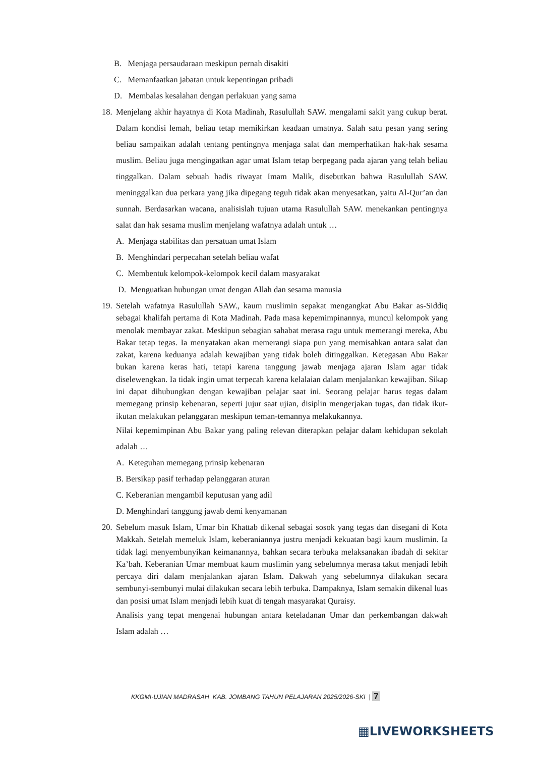B. Menjaga persaudaraan meskipun pernah disakiti
C. Memanfaatkan jabatan untuk kepentingan pribadi
D. Membalas kesalahan dengan perlakuan yang sama
18.
Menjelang akhir hayatnya di Kota Madinah, Rasulullah SAW. mengalami sakit yang cukup berat. Dalam kondisi lemah, beliau tetap memikirkan keadaan umatnya. Salah satu pesan yang sering beliau sampaikan adalah tentang pentingnya menjaga salat dan memperhatikan hak-hak sesama muslim. Beliau juga mengingatkan agar umat Islam tetap berpegang pada ajaran yang telah beliau tinggalkan. Dalam sebuah hadis riwayat Imam Malik, disebutkan bahwa Rasulullah SAW. meninggalkan dua perkara yang jika dipegang teguh tidak akan menyesatkan, yaitu Al-Qur’an dan sunnah. Berdasarkan wacana, analisislah tujuan utama Rasulullah SAW. menekankan pentingnya salat dan hak sesama muslim menjelang wafatnya adalah untuk …
A. Menjaga stabilitas dan persatuan umat Islam
B. Menghindari perpecahan setelah beliau wafat
C. Membentuk kelompok-kelompok kecil dalam masyarakat
D. Menguatkan hubungan umat dengan Allah dan sesama manusia
19.
Setelah wafatnya Rasulullah SAW., kaum muslimin sepakat mengangkat Abu Bakar as-Siddiq sebagai khalifah pertama di Kota Madinah. Pada masa kepemimpinannya, muncul kelompok yang menolak membayar zakat. Meskipun sebagian sahabat merasa ragu untuk memerangi mereka, Abu Bakar tetap tegas. Ia menyatakan akan memerangi siapa pun yang memisahkan antara salat dan zakat, karena keduanya adalah kewajiban yang tidak boleh ditinggalkan. Ketegasan Abu Bakar bukan karena keras hati, tetapi karena tanggung jawab menjaga ajaran Islam agar tidak diselewengkan. Ia tidak ingin umat terpecah karena kelalaian dalam menjalankan kewajiban. Sikap ini dapat dihubungkan dengan kewajiban pelajar saat ini. Seorang pelajar harus tegas dalam memegang prinsip kebenaran, seperti jujur saat ujian, disiplin mengerjakan tugas, dan tidak ikut-ikutan melakukan pelanggaran meskipun teman-temannya melakukannya.
Nilai kepemimpinan Abu Bakar yang paling relevan diterapkan pelajar dalam kehidupan sekolah adalah …
A. Keteguhan memegang prinsip kebenaran
B. Bersikap pasif terhadap pelanggaran aturan
C. Keberanian mengambil keputusan yang adil
D. Menghindari tanggung jawab demi kenyamanan
20.
Sebelum masuk Islam, Umar bin Khattab dikenal sebagai sosok yang tegas dan disegani di Kota Makkah. Setelah memeluk Islam, keberaniannya justru menjadi kekuatan bagi kaum muslimin. Ia tidak lagi menyembunyikan keimanannya, bahkan secara terbuka melaksanakan ibadah di sekitar Ka’bah. Keberanian Umar membuat kaum muslimin yang sebelumnya merasa takut menjadi lebih percaya diri dalam menjalankan ajaran Islam. Dakwah yang sebelumnya dilakukan secara sembunyi-sembunyi mulai dilakukan secara lebih terbuka. Dampaknya, Islam semakin dikenal luas dan posisi umat Islam menjadi lebih kuat di tengah masyarakat Quraisy.
Analisis yang tepat mengenai hubungan antara keteladanan Umar dan perkembangan dakwah Islam adalah …
KKGMI-UJIAN MADRASAH KAB. JOMBANG TAHUN PELAJARAN 2025/2026-SKI | 7
▦LIVEWORKSHEETS